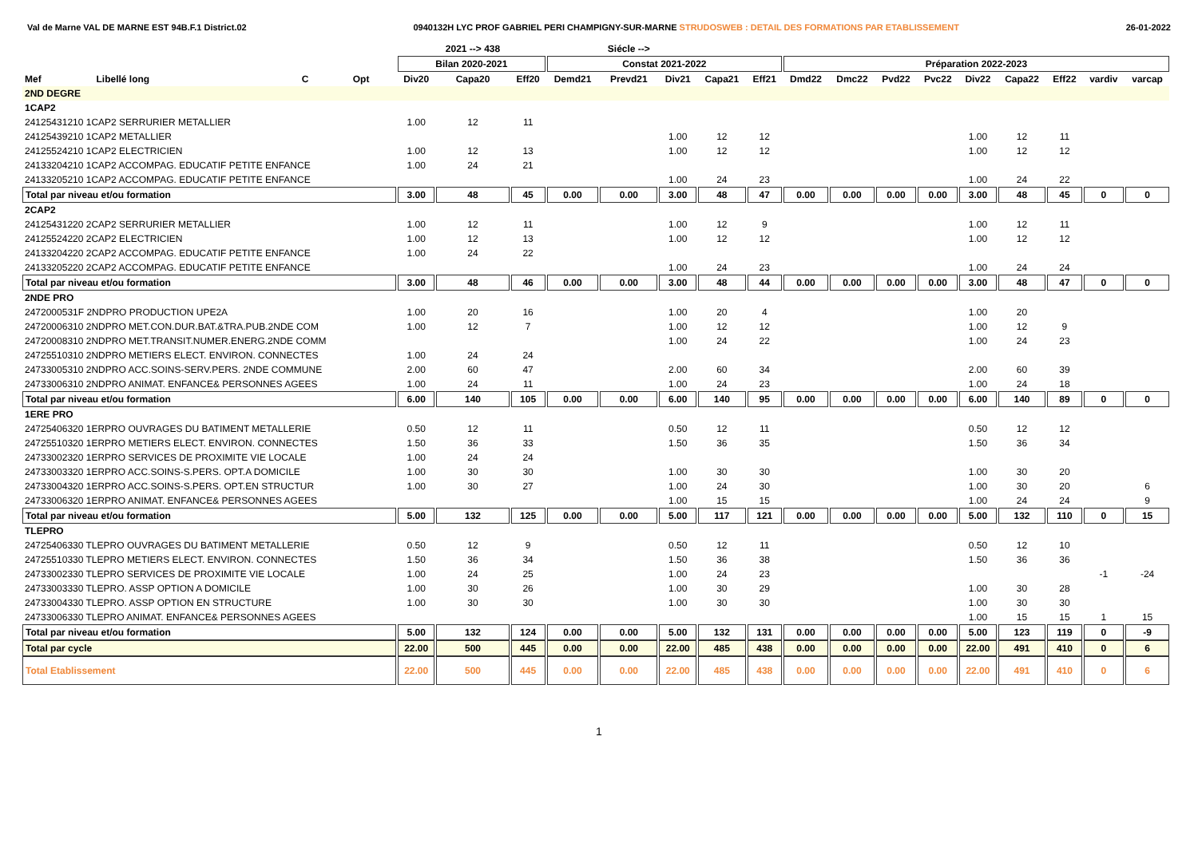Val de Marne VAL DE MARNE EST 94B.F.1 District.02 0940132H LYC PROF GABRIEL PERI CHAMPIGNY-SUR-MARNE STRUDOSWEB : DETAIL DES FORMATIONS PAR ETABLISSEMENT 26-01-2022
| | | | | | 2021 --> 438 | | | Siécle --> | | | | | | | | | | | | |
| --- | --- | --- | --- | --- | --- | --- | --- | --- | --- | --- | --- | --- | --- | --- | --- | --- | --- | --- | --- | --- |
| | | | | Bilan 2020-2021 | | | Constat 2021-2022 | | | | | Préparation 2022-2023 | | | | | | | | |
| Mef | Libellé long | C | Opt | Div20 | Capa20 | Eff20 | Demd21 | Prevd21 | Div21 | Capa21 | Eff21 | Dmd22 | Dmc22 | Pvd22 | Pvc22 | Div22 | Capa22 | Eff22 | vardiv | varcap |
| 2ND DEGRE | | | | | | | | | | | | | | | | | | | | |
| 1CAP2 | | | | | | | | | | | | | | | | | | | | |
| 24125431210 1CAP2 SERRURIER METALLIER | | | | 1.00 | 12 | 11 | | | | | | | | | | | | | | |
| 24125439210 1CAP2 METALLIER | | | | | | | | | 1.00 | 12 | 12 | | | | | 1.00 | 12 | 11 | | |
| 24125524210 1CAP2 ELECTRICIEN | | | | 1.00 | 12 | 13 | | | 1.00 | 12 | 12 | | | | | 1.00 | 12 | 12 | | |
| 24133204210 1CAP2 ACCOMPAG. EDUCATIF PETITE ENFANCE | | | | 1.00 | 24 | 21 | | | | | | | | | | | | | | |
| 24133205210 1CAP2 ACCOMPAG. EDUCATIF PETITE ENFANCE | | | | | | | | | 1.00 | 24 | 23 | | | | | 1.00 | 24 | 22 | | |
| Total par niveau et/ou formation | | | | 3.00 | 48 | 45 | 0.00 | 0.00 | 3.00 | 48 | 47 | 0.00 | 0.00 | 0.00 | 0.00 | 3.00 | 48 | 45 | 0 | 0 |
| 2CAP2 | | | | | | | | | | | | | | | | | | | | |
| 24125431220 2CAP2 SERRURIER METALLIER | | | | 1.00 | 12 | 11 | | | 1.00 | 12 | 9 | | | | | 1.00 | 12 | 11 | | |
| 24125524220 2CAP2 ELECTRICIEN | | | | 1.00 | 12 | 13 | | | 1.00 | 12 | 12 | | | | | 1.00 | 12 | 12 | | |
| 24133204220 2CAP2 ACCOMPAG. EDUCATIF PETITE ENFANCE | | | | 1.00 | 24 | 22 | | | | | | | | | | | | | | |
| 24133205220 2CAP2 ACCOMPAG. EDUCATIF PETITE ENFANCE | | | | | | | | | 1.00 | 24 | 23 | | | | | 1.00 | 24 | 24 | | |
| Total par niveau et/ou formation | | | | 3.00 | 48 | 46 | 0.00 | 0.00 | 3.00 | 48 | 44 | 0.00 | 0.00 | 0.00 | 0.00 | 3.00 | 48 | 47 | 0 | 0 |
| 2NDE PRO | | | | | | | | | | | | | | | | | | | | |
| 2472000531F 2NDPRO PRODUCTION UPE2A | | | | 1.00 | 20 | 16 | | | 1.00 | 20 | 4 | | | | | 1.00 | 20 | | | |
| 24720006310 2NDPRO MET.CON.DUR.BAT.&TRA.PUB.2NDE COM | | | | 1.00 | 12 | 7 | | | 1.00 | 12 | 12 | | | | | 1.00 | 12 | 9 | | |
| 24720008310 2NDPRO MET.TRANSIT.NUMER.ENERG.2NDE COMM | | | | | | | | | 1.00 | 24 | 22 | | | | | 1.00 | 24 | 23 | | |
| 24725510310 2NDPRO METIERS ELECT. ENVIRON. CONNECTES | | | | 1.00 | 24 | 24 | | | | | | | | | | | | | | |
| 24733005310 2NDPRO ACC.SOINS-SERV.PERS. 2NDE COMMUNE | | | | 2.00 | 60 | 47 | | | 2.00 | 60 | 34 | | | | | 2.00 | 60 | 39 | | |
| 24733006310 2NDPRO ANIMAT. ENFANCE& PERSONNES AGEES | | | | 1.00 | 24 | 11 | | | 1.00 | 24 | 23 | | | | | 1.00 | 24 | 18 | | |
| Total par niveau et/ou formation | | | | 6.00 | 140 | 105 | 0.00 | 0.00 | 6.00 | 140 | 95 | 0.00 | 0.00 | 0.00 | 0.00 | 6.00 | 140 | 89 | 0 | 0 |
| 1ERE PRO | | | | | | | | | | | | | | | | | | | | |
| 24725406320 1ERPRO OUVRAGES DU BATIMENT METALLERIE | | | | 0.50 | 12 | 11 | | | 0.50 | 12 | 11 | | | | | 0.50 | 12 | 12 | | |
| 24725510320 1ERPRO METIERS ELECT. ENVIRON. CONNECTES | | | | 1.50 | 36 | 33 | | | 1.50 | 36 | 35 | | | | | 1.50 | 36 | 34 | | |
| 24733002320 1ERPRO SERVICES DE PROXIMITE VIE LOCALE | | | | 1.00 | 24 | 24 | | | | | | | | | | | | | | |
| 24733003320 1ERPRO ACC.SOINS-S.PERS. OPT.A DOMICILE | | | | 1.00 | 30 | 30 | | | 1.00 | 30 | 30 | | | | | 1.00 | 30 | 20 | | |
| 24733004320 1ERPRO ACC.SOINS-S.PERS. OPT.EN STRUCTUR | | | | 1.00 | 30 | 27 | | | 1.00 | 24 | 30 | | | | | 1.00 | 30 | 20 | | 6 |
| 24733006320 1ERPRO ANIMAT. ENFANCE& PERSONNES AGEES | | | | | | | | | 1.00 | 15 | 15 | | | | | 1.00 | 24 | 24 | | 9 |
| Total par niveau et/ou formation | | | | 5.00 | 132 | 125 | 0.00 | 0.00 | 5.00 | 117 | 121 | 0.00 | 0.00 | 0.00 | 0.00 | 5.00 | 132 | 110 | 0 | 15 |
| TLEPRO | | | | | | | | | | | | | | | | | | | | |
| 24725406330 TLEPRO OUVRAGES DU BATIMENT METALLERIE | | | | 0.50 | 12 | 9 | | | 0.50 | 12 | 11 | | | | | 0.50 | 12 | 10 | | |
| 24725510330 TLEPRO METIERS ELECT. ENVIRON. CONNECTES | | | | 1.50 | 36 | 34 | | | 1.50 | 36 | 38 | | | | | 1.50 | 36 | 36 | | |
| 24733002330 TLEPRO SERVICES DE PROXIMITE VIE LOCALE | | | | 1.00 | 24 | 25 | | | 1.00 | 24 | 23 | | | | | | | | -1 | -24 |
| 24733003330 TLEPRO. ASSP OPTION A DOMICILE | | | | 1.00 | 30 | 26 | | | 1.00 | 30 | 29 | | | | | 1.00 | 30 | 28 | | |
| 24733004330 TLEPRO. ASSP OPTION EN STRUCTURE | | | | 1.00 | 30 | 30 | | | 1.00 | 30 | 30 | | | | | 1.00 | 30 | 30 | | |
| 24733006330 TLEPRO ANIMAT. ENFANCE& PERSONNES AGEES | | | | | | | | | | | | | | | | 1.00 | 15 | 15 | 1 | 15 |
| Total par niveau et/ou formation | | | | 5.00 | 132 | 124 | 0.00 | 0.00 | 5.00 | 132 | 131 | 0.00 | 0.00 | 0.00 | 0.00 | 5.00 | 123 | 119 | 0 | -9 |
| Total par cycle | | | | 22.00 | 500 | 445 | 0.00 | 0.00 | 22.00 | 485 | 438 | 0.00 | 0.00 | 0.00 | 0.00 | 22.00 | 491 | 410 | 0 | 6 |
| Total Etablissement | | | | 22.00 | 500 | 445 | 0.00 | 0.00 | 22.00 | 485 | 438 | 0.00 | 0.00 | 0.00 | 0.00 | 22.00 | 491 | 410 | 0 | 6 |
1